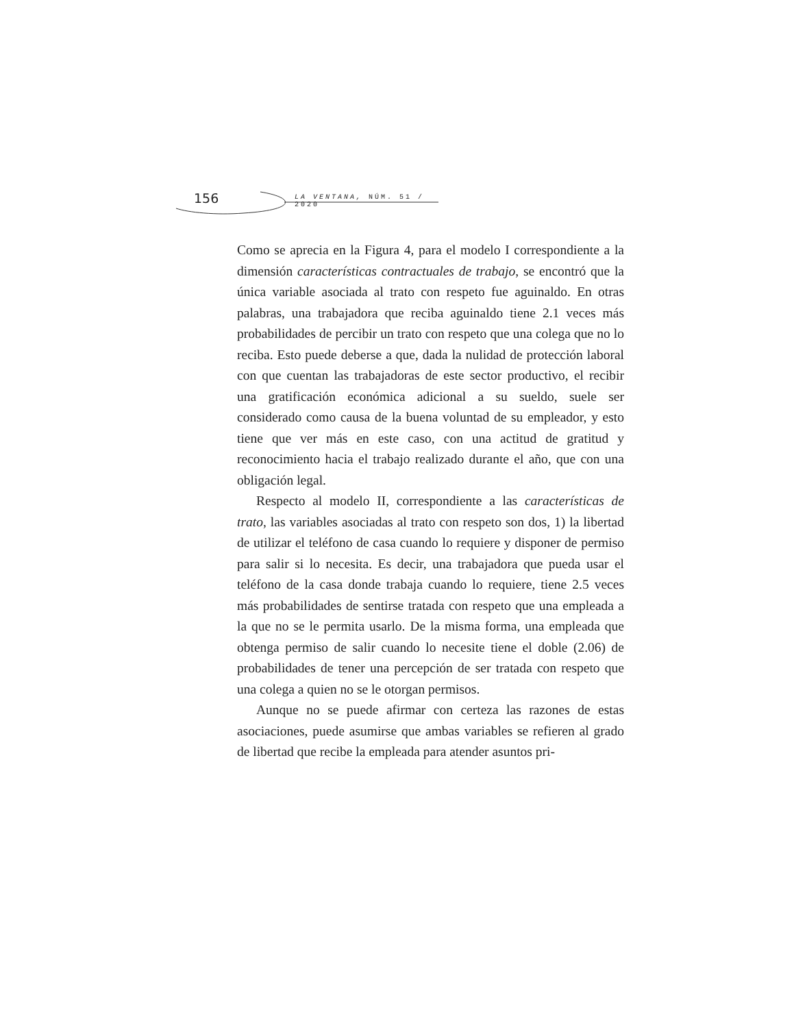156 LA VENTANA, NÚM. 51 / 2020
Como se aprecia en la Figura 4, para el modelo I correspondiente a la dimensión características contractuales de trabajo, se encontró que la única variable asociada al trato con respeto fue aguinaldo. En otras palabras, una trabajadora que reciba aguinaldo tiene 2.1 veces más probabilidades de percibir un trato con respeto que una colega que no lo reciba. Esto puede deberse a que, dada la nulidad de protección laboral con que cuentan las trabajadoras de este sector productivo, el recibir una gratificación económica adicional a su sueldo, suele ser considerado como causa de la buena voluntad de su empleador, y esto tiene que ver más en este caso, con una actitud de gratitud y reconocimiento hacia el trabajo realizado durante el año, que con una obligación legal.
Respecto al modelo II, correspondiente a las características de trato, las variables asociadas al trato con respeto son dos, 1) la libertad de utilizar el teléfono de casa cuando lo requiere y disponer de permiso para salir si lo necesita. Es decir, una trabajadora que pueda usar el teléfono de la casa donde trabaja cuando lo requiere, tiene 2.5 veces más probabilidades de sentirse tratada con respeto que una empleada a la que no se le permita usarlo. De la misma forma, una empleada que obtenga permiso de salir cuando lo necesite tiene el doble (2.06) de probabilidades de tener una percepción de ser tratada con respeto que una colega a quien no se le otorgan permisos.
Aunque no se puede afirmar con certeza las razones de estas asociaciones, puede asumirse que ambas variables se refieren al grado de libertad que recibe la empleada para atender asuntos pri-